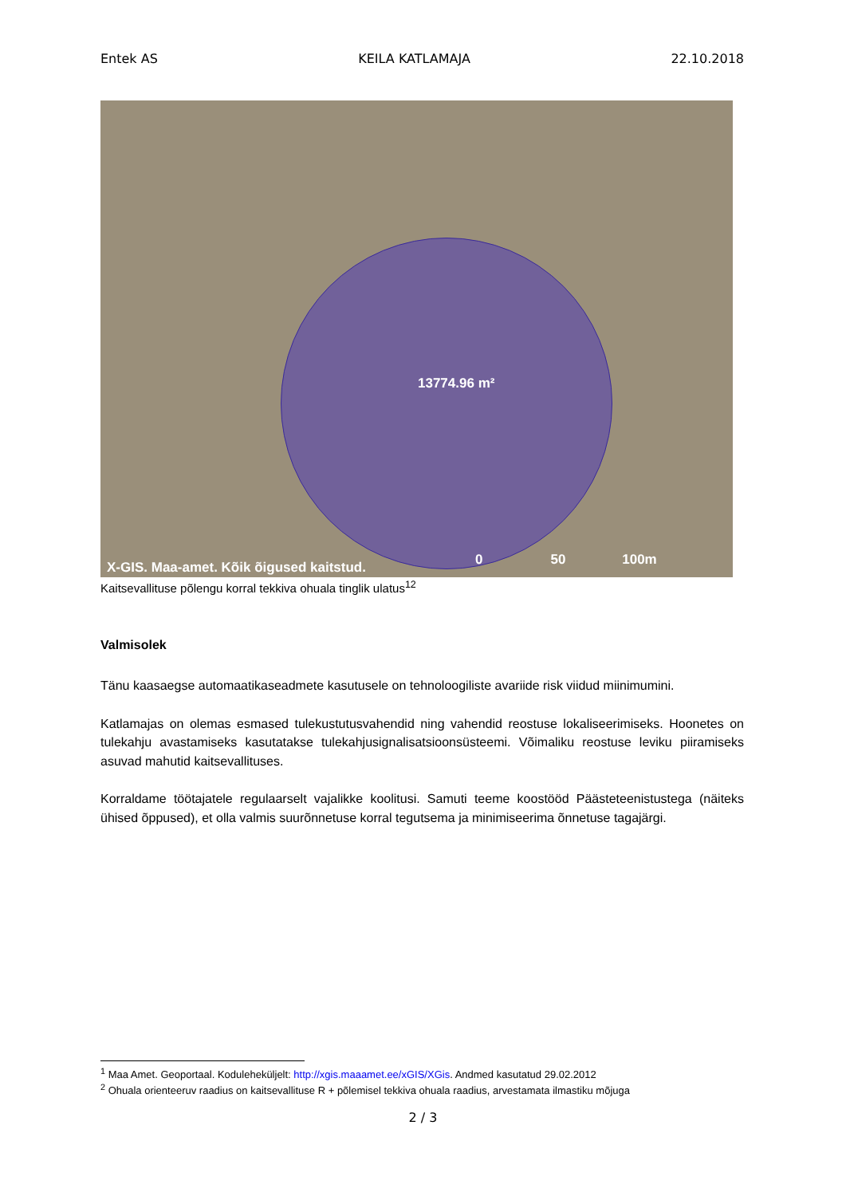Entek AS KEILA KATLAMAJA 22.10.2018
13774.96 m²
X-GIS. Maa-amet. Kõik õigused kaitstud.
0 50 100m
Kaitsevallituse põlengu korral tekkiva ohuala tinglik ulatus<sup>12</sup>
Valmisolek
Tänu kaasaegse automaatikaseadmete kasutusele on tehnoloogiliste avariide risk viidud miinimumini.
Katlamajas on olemas esmased tulekustutusvahendid ning vahendid reostuse lokaliseerimiseks. Hoonetes on tulekahju avastamiseks kasutatakse tulekahjusignalisatsioonsüsteemi. Võimaliku reostuse leviku piiramiseks asuvad mahutid kaitsevallituses.
Korraldame töötajatele regulaarselt vajalikke koolitusi. Samuti teeme koostööd Päästeteenistustega (näiteks ühised õppused), et olla valmis suurõnnetuse korral tegutsema ja minimiseerima õnnetuse tagajärgi.
<sup>1</sup> Maa Amet. Geoportaal. Koduleheküljelt: http://xgis.maaamet.ee/xGIS/XGis. Andmed kasutatud 29.02.2012
<sup>2</sup> Ohuala orienteeruv raadius on kaitsevallituse R + põlemisel tekkiva ohuala raadius, arvestamata ilmastiku mõjuga
2 / 3